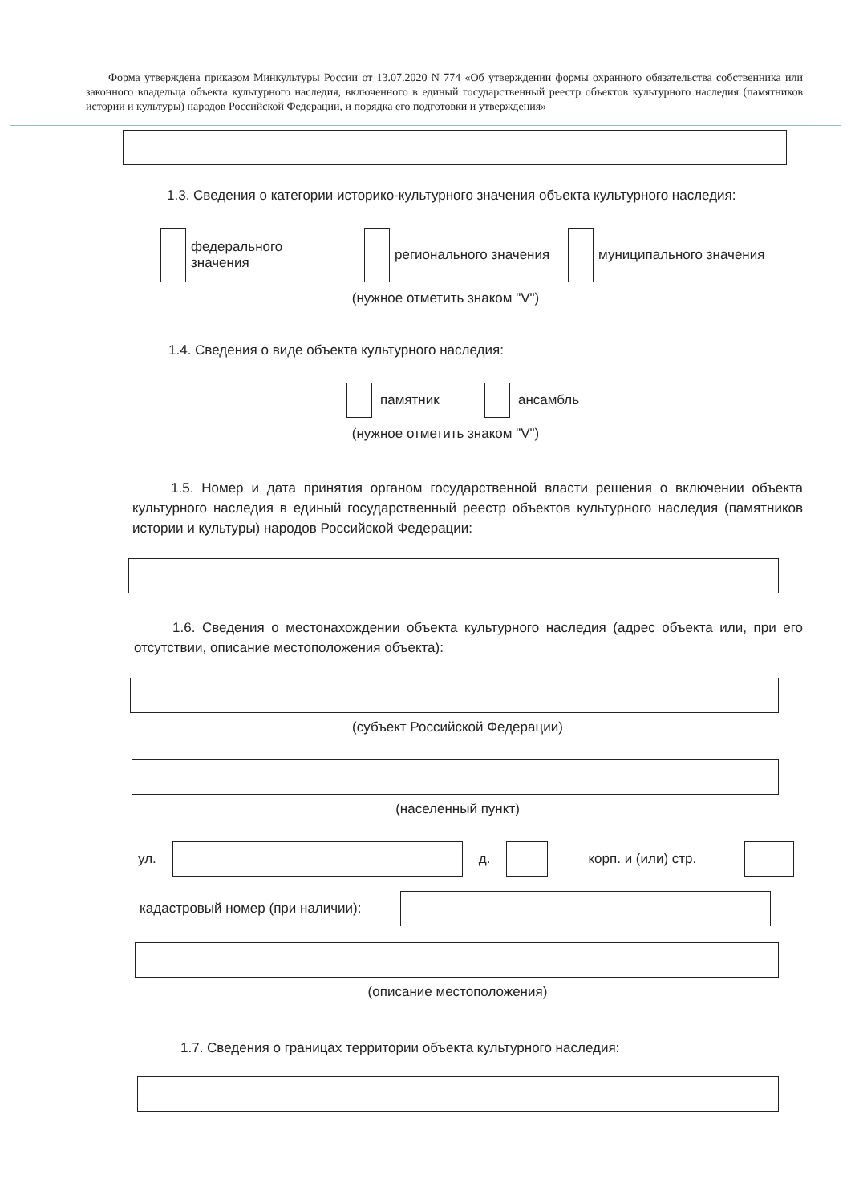Форма утверждена приказом Минкультуры России от 13.07.2020 N 774 «Об утверждении формы охранного обязательства собственника или законного владельца объекта культурного наследия, включенного в единый государственный реестр объектов культурного наследия (памятников истории и культуры) народов Российской Федерации, и порядка его подготовки и утверждения»
1.3. Сведения о категории историко-культурного значения объекта культурного наследия:
федерального
значения
регионального значения
муниципального значения
(нужное отметить знаком "V")
1.4. Сведения о виде объекта культурного наследия:
памятник ансамбль
(нужное отметить знаком "V")
1.5. Номер и дата принятия органом государственной власти решения о включении объекта культурного наследия в единый государственный реестр объектов культурного наследия (памятников истории и культуры) народов Российской Федерации:
1.6. Сведения о местонахождении объекта культурного наследия (адрес объекта или, при его отсутствии, описание местоположения объекта):
(субъект Российской Федерации)
(населенный пункт)
ул. д. корп. и (или) стр.
кадастровый номер (при наличии):
(описание местоположения)
1.7. Сведения о границах территории объекта культурного наследия: